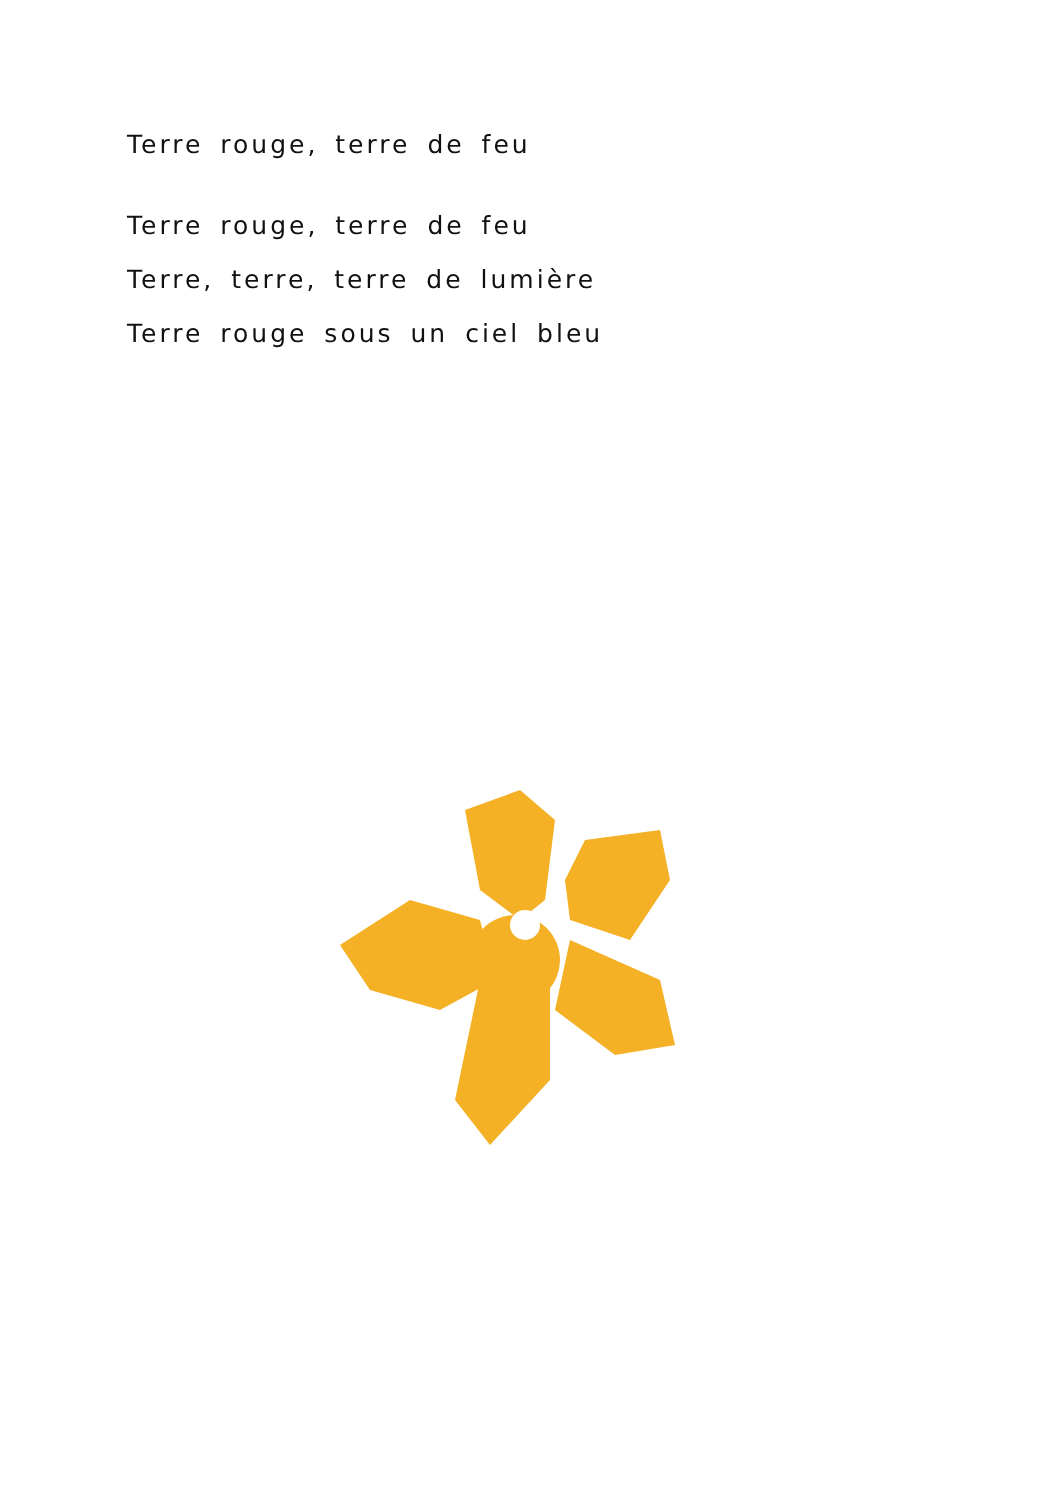Terre rouge, terre de feu
Terre rouge, terre de feu
Terre, terre, terre de lumière
Terre rouge sous un ciel bleu